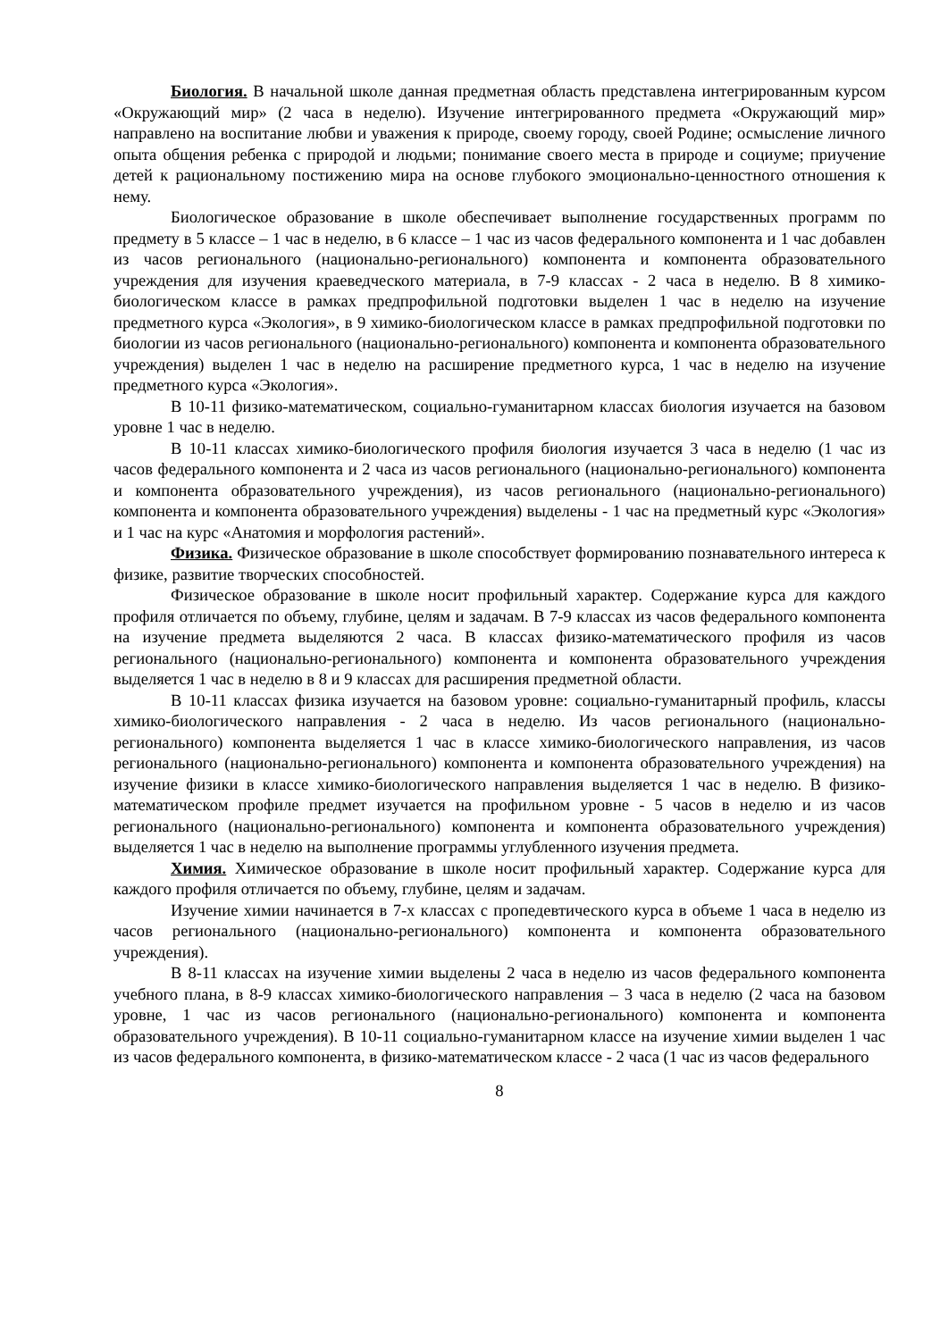Биология. В начальной школе данная предметная область представлена интегрированным курсом «Окружающий мир» (2 часа в неделю). Изучение интегрированного предмета «Окружающий мир» направлено на воспитание любви и уважения к природе, своему городу, своей Родине; осмысление личного опыта общения ребенка с природой и людьми; понимание своего места в природе и социуме; приучение детей к рациональному постижению мира на основе глубокого эмоционально-ценностного отношения к нему.
Биологическое образование в школе обеспечивает выполнение государственных программ по предмету в 5 классе – 1 час в неделю, в 6 классе – 1 час из часов федерального компонента и 1 час добавлен из часов регионального (национально-регионального) компонента и компонента образовательного учреждения для изучения краеведческого материала, в 7-9 классах - 2 часа в неделю. В 8 химико-биологическом классе в рамках предпрофильной подготовки выделен 1 час в неделю на изучение предметного курса «Экология», в 9 химико-биологическом классе в рамках предпрофильной подготовки по биологии из часов регионального (национально-регионального) компонента и компонента образовательного учреждения) выделен 1 час в неделю на расширение предметного курса, 1 час в неделю на изучение предметного курса «Экология».
В 10-11 физико-математическом, социально-гуманитарном классах биология изучается на базовом уровне 1 час в неделю.
В 10-11 классах химико-биологического профиля биология изучается 3 часа в неделю (1 час из часов федерального компонента и 2 часа из часов регионального (национально-регионального) компонента и компонента образовательного учреждения), из часов регионального (национально-регионального) компонента и компонента образовательного учреждения) выделены - 1 час на предметный курс «Экология» и 1 час на курс «Анатомия и морфология растений».
Физика. Физическое образование в школе способствует формированию познавательного интереса к физике, развитие творческих способностей.
Физическое образование в школе носит профильный характер. Содержание курса для каждого профиля отличается по объему, глубине, целям и задачам. В 7-9 классах из часов федерального компонента на изучение предмета выделяются 2 часа. В классах физико-математического профиля из часов регионального (национально-регионального) компонента и компонента образовательного учреждения выделяется 1 час в неделю в 8 и 9 классах для расширения предметной области.
В 10-11 классах физика изучается на базовом уровне: социально-гуманитарный профиль, классы химико-биологического направления - 2 часа в неделю. Из часов регионального (национально-регионального) компонента выделяется 1 час в классе химико-биологического направления, из часов регионального (национально-регионального) компонента и компонента образовательного учреждения) на изучение физики в классе химико-биологического направления выделяется 1 час в неделю. В физико-математическом профиле предмет изучается на профильном уровне - 5 часов в неделю и из часов регионального (национально-регионального) компонента и компонента образовательного учреждения) выделяется 1 час в неделю на выполнение программы углубленного изучения предмета.
Химия. Химическое образование в школе носит профильный характер. Содержание курса для каждого профиля отличается по объему, глубине, целям и задачам.
Изучение химии начинается в 7-х классах с пропедевтического курса в объеме 1 часа в неделю из часов регионального (национально-регионального) компонента и компонента образовательного учреждения).
В 8-11 классах на изучение химии выделены 2 часа в неделю из часов федерального компонента учебного плана, в 8-9 классах химико-биологического направления – 3 часа в неделю (2 часа на базовом уровне, 1 час из часов регионального (национально-регионального) компонента и компонента образовательного учреждения). В 10-11 социально-гуманитарном классе на изучение химии выделен 1 час из часов федерального компонента, в физико-математическом классе - 2 часа (1 час из часов федерального
8